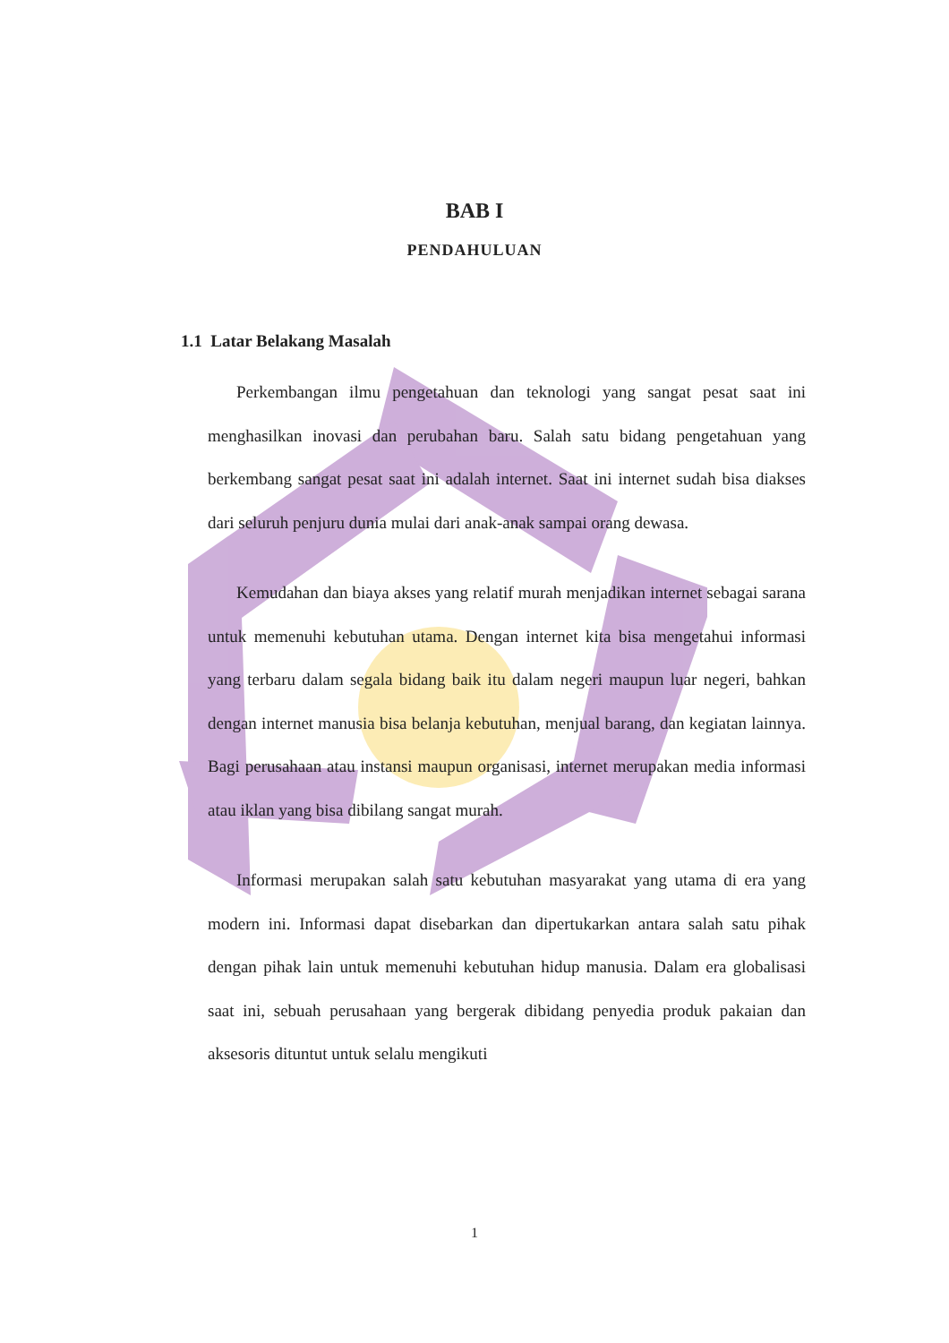BAB I
PENDAHULUAN
1.1 Latar Belakang Masalah
Perkembangan ilmu pengetahuan dan teknologi yang sangat pesat saat ini menghasilkan inovasi dan perubahan baru. Salah satu bidang pengetahuan yang berkembang sangat pesat saat ini adalah internet. Saat ini internet sudah bisa diakses dari seluruh penjuru dunia mulai dari anak-anak sampai orang dewasa.
Kemudahan dan biaya akses yang relatif murah menjadikan internet sebagai sarana untuk memenuhi kebutuhan utama. Dengan internet kita bisa mengetahui informasi yang terbaru dalam segala bidang baik itu dalam negeri maupun luar negeri, bahkan dengan internet manusia bisa belanja kebutuhan, menjual barang, dan kegiatan lainnya. Bagi perusahaan atau instansi maupun organisasi, internet merupakan media informasi atau iklan yang bisa dibilang sangat murah.
Informasi merupakan salah satu kebutuhan masyarakat yang utama di era yang modern ini. Informasi dapat disebarkan dan dipertukarkan antara salah satu pihak dengan pihak lain untuk memenuhi kebutuhan hidup manusia. Dalam era globalisasi saat ini, sebuah perusahaan yang bergerak dibidang penyedia produk pakaian dan aksesoris dituntut untuk selalu mengikuti
1